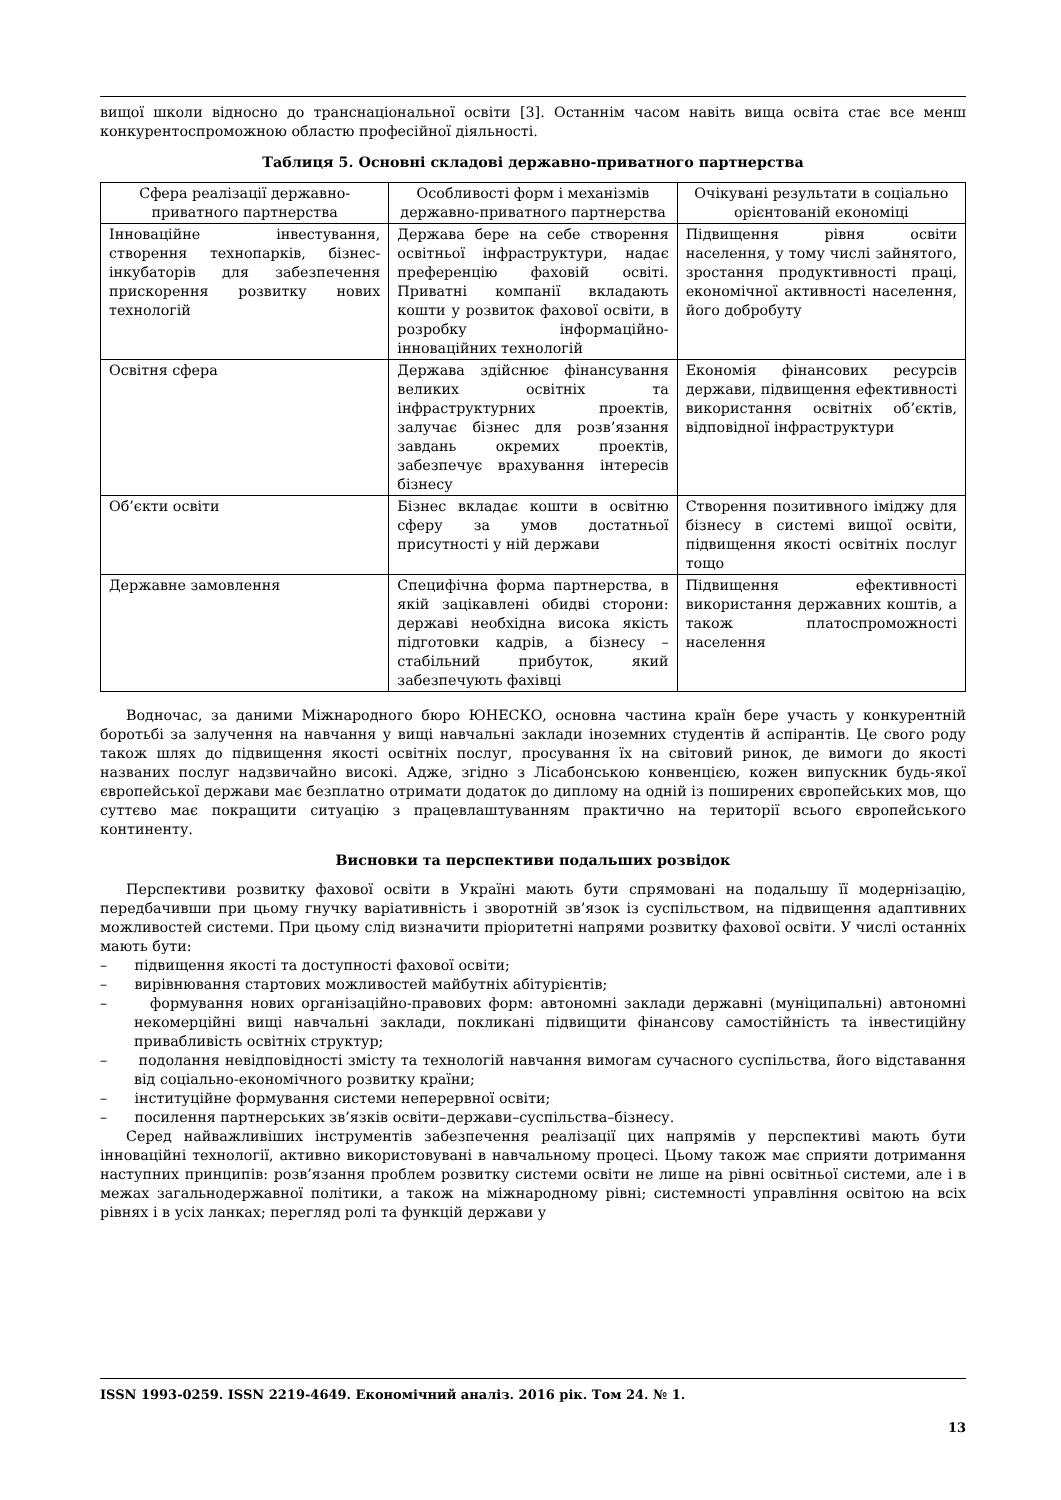вищої школи відносно до транснаціональної освіти [3]. Останнім часом навіть вища освіта стає все менш конкурентоспроможною областю професійної діяльності.
Таблиця 5. Основні складові державно-приватного партнерства
| Сфера реалізації державно-приватного партнерства | Особливості форм і механізмів державно-приватного партнерства | Очікувані результати в соціально орієнтованій економіці |
| --- | --- | --- |
| Інноваційне інвестування, створення технопарків, бізнес-інкубаторів для забезпечення прискорення розвитку нових технологій | Держава бере на себе створення освітньої інфраструктури, надає преференцію фаховій освіті. Приватні компанії вкладають кошти у розвиток фахової освіти, в розробку інформаційно-інноваційних технологій | Підвищення рівня освіти населення, у тому числі зайнятого, зростання продуктивності праці, економічної активності населення, його добробуту |
| Освітня сфера | Держава здійснює фінансування великих освітніх та інфраструктурних проектів, залучає бізнес для розв’язання завдань окремих проектів, забезпечує врахування інтересів бізнесу | Економія фінансових ресурсів держави, підвищення ефективності використання освітніх об’єктів, відповідної інфраструктури |
| Об’єкти освіти | Бізнес вкладає кошти в освітню сферу за умов достатньої присутності у ній держави | Створення позитивного іміджу для бізнесу в системі вищої освіти, підвищення якості освітніх послуг тощо |
| Державне замовлення | Специфічна форма партнерства, в якій зацікавлені обидві сторони: державі необхідна висока якість підготовки кадрів, а бізнесу – стабільний прибуток, який забезпечують фахівці | Підвищення ефективності використання державних коштів, а також платоспроможності населення |
Водночас, за даними Міжнародного бюро ЮНЕСКО, основна частина країн бере участь у конкурентній боротьбі за залучення на навчання у вищі навчальні заклади іноземних студентів й аспірантів. Це свого роду також шлях до підвищення якості освітніх послуг, просування їх на світовий ринок, де вимоги до якості названих послуг надзвичайно високі. Адже, згідно з Лісабонською конвенцією, кожен випускник будь-якої європейської держави має безплатно отримати додаток до диплому на одній із поширених європейських мов, що суттєво має покращити ситуацію з працевлаштуванням практично на території всього європейського континенту.
Висновки та перспективи подальших розвідок
Перспективи розвитку фахової освіти в Україні мають бути спрямовані на подальшу її модернізацію, передбачивши при цьому гнучку варіативність і зворотній зв’язок із суспільством, на підвищення адаптивних можливостей системи. При цьому слід визначити пріоритетні напрями розвитку фахової освіти. У числі останніх мають бути:
– підвищення якості та доступності фахової освіти;
– вирівнювання стартових можливостей майбутніх абітурієнтів;
– формування нових організаційно-правових форм: автономні заклади державні (муніципальні) автономні некомерційні вищі навчальні заклади, покликані підвищити фінансову самостійність та інвестиційну привабливість освітніх структур;
– подолання невідповідності змісту та технологій навчання вимогам сучасного суспільства, його відставання від соціально-економічного розвитку країни;
– інституційне формування системи неперервної освіти;
– посилення партнерських зв’язків освіти–держави–суспільства–бізнесу.
Серед найважливіших інструментів забезпечення реалізації цих напрямів у перспективі мають бути інноваційні технології, активно використовувані в навчальному процесі. Цьому також має сприяти дотримання наступних принципів: розв’язання проблем розвитку системи освіти не лише на рівні освітньої системи, але і в межах загальнодержавної політики, а також на міжнародному рівні; системності управління освітою на всіх рівнях і в усіх ланках; перегляд ролі та функцій держави у
ISSN 1993-0259. ISSN 2219-4649. Економічний аналіз. 2016 рік. Том 24. № 1.
13